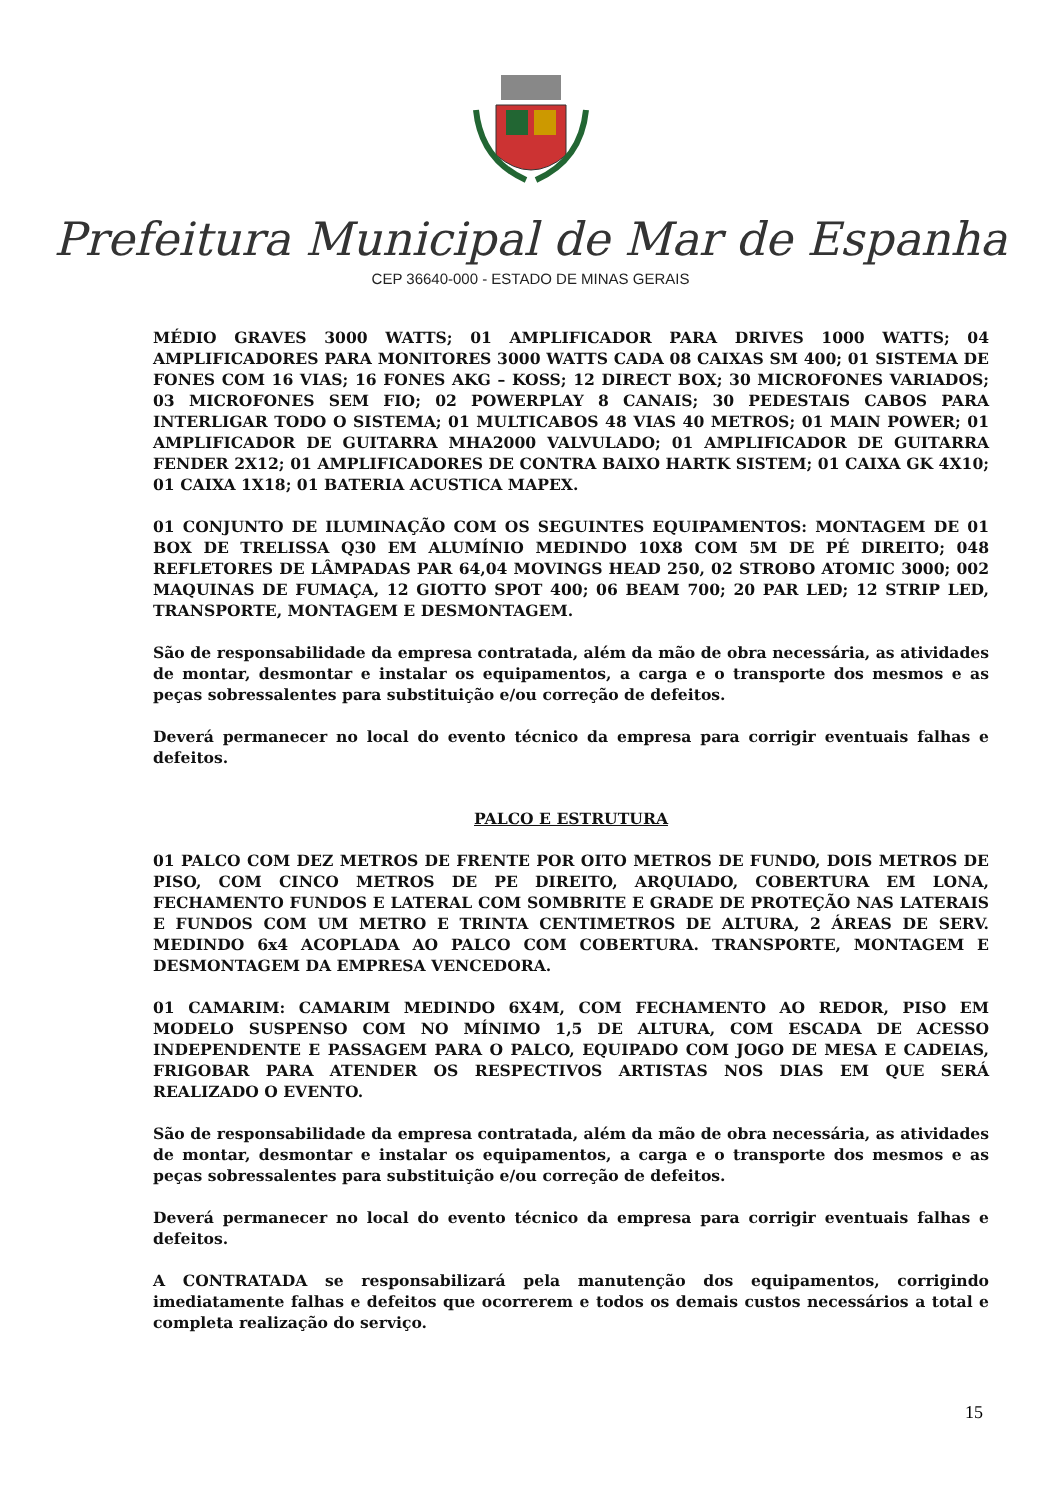Prefeitura Municipal de Mar de Espanha
CEP 36640-000 - ESTADO DE MINAS GERAIS
MÉDIO GRAVES 3000 WATTS; 01 AMPLIFICADOR PARA DRIVES 1000 WATTS; 04 AMPLIFICADORES PARA MONITORES 3000 WATTS CADA 08 CAIXAS SM 400; 01 SISTEMA DE FONES COM 16 VIAS; 16 FONES AKG – KOSS; 12 DIRECT BOX; 30 MICROFONES VARIADOS; 03 MICROFONES SEM FIO; 02 POWERPLAY 8 CANAIS; 30 PEDESTAIS CABOS PARA INTERLIGAR TODO O SISTEMA; 01 MULTICABOS 48 VIAS 40 METROS; 01 MAIN POWER; 01 AMPLIFICADOR DE GUITARRA MHA2000 VALVULADO; 01 AMPLIFICADOR DE GUITARRA FENDER 2X12; 01 AMPLIFICADORES DE CONTRA BAIXO HARTK SISTEM; 01 CAIXA GK 4X10; 01 CAIXA 1X18; 01 BATERIA ACUSTICA MAPEX.
01 CONJUNTO DE ILUMINAÇÃO COM OS SEGUINTES EQUIPAMENTOS: MONTAGEM DE 01 BOX DE TRELISSA Q30 EM ALUMÍNIO MEDINDO 10X8 COM 5M DE PÉ DIREITO; 048 REFLETORES DE LÂMPADAS PAR 64,04 MOVINGS HEAD 250, 02 STROBO ATOMIC 3000; 002 MAQUINAS DE FUMAÇA, 12 GIOTTO SPOT 400; 06 BEAM 700; 20 PAR LED; 12 STRIP LED, TRANSPORTE, MONTAGEM E DESMONTAGEM.
São de responsabilidade da empresa contratada, além da mão de obra necessária, as atividades de montar, desmontar e instalar os equipamentos, a carga e o transporte dos mesmos e as peças sobressalentes para substituição e/ou correção de defeitos.
Deverá permanecer no local do evento técnico da empresa para corrigir eventuais falhas e defeitos.
PALCO E ESTRUTURA
01 PALCO COM DEZ METROS DE FRENTE POR OITO METROS DE FUNDO, DOIS METROS DE PISO, COM CINCO METROS DE PE DIREITO, ARQUIADO, COBERTURA EM LONA, FECHAMENTO FUNDOS E LATERAL COM SOMBRITE E GRADE DE PROTEÇÃO NAS LATERAIS E FUNDOS COM UM METRO E TRINTA CENTIMETROS DE ALTURA, 2 ÁREAS DE SERV. MEDINDO 6x4 ACOPLADA AO PALCO COM COBERTURA. TRANSPORTE, MONTAGEM E DESMONTAGEM DA EMPRESA VENCEDORA.
01 CAMARIM: CAMARIM MEDINDO 6X4M, COM FECHAMENTO AO REDOR, PISO EM MODELO SUSPENSO COM NO MÍNIMO 1,5 DE ALTURA, COM ESCADA DE ACESSO INDEPENDENTE E PASSAGEM PARA O PALCO, EQUIPADO COM JOGO DE MESA E CADEIAS, FRIGOBAR PARA ATENDER OS RESPECTIVOS ARTISTAS NOS DIAS EM QUE SERÁ REALIZADO O EVENTO.
São de responsabilidade da empresa contratada, além da mão de obra necessária, as atividades de montar, desmontar e instalar os equipamentos, a carga e o transporte dos mesmos e as peças sobressalentes para substituição e/ou correção de defeitos.
Deverá permanecer no local do evento técnico da empresa para corrigir eventuais falhas e defeitos.
A CONTRATADA se responsabilizará pela manutenção dos equipamentos, corrigindo imediatamente falhas e defeitos que ocorrerem e todos os demais custos necessários a total e completa realização do serviço.
15